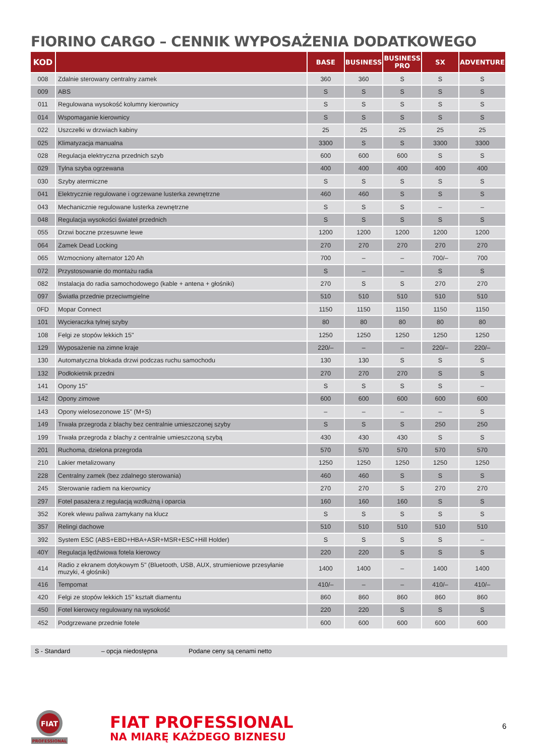FIORINO CARGO – CENNIK WYPOSAŻENIA DODATKOWEGO
| KOD | | BASE | BUSINESS | BUSINESS PRO | SX | ADVENTURE |
| --- | --- | --- | --- | --- | --- | --- |
| 008 | Zdalnie sterowany centralny zamek | 360 | 360 | S | S | S |
| 009 | ABS | S | S | S | S | S |
| 011 | Regulowana wysokość kolumny kierownicy | S | S | S | S | S |
| 014 | Wspomaganie kierownicy | S | S | S | S | S |
| 022 | Uszczelki w drzwiach kabiny | 25 | 25 | 25 | 25 | 25 |
| 025 | Klimatyzacja manualna | 3300 | S | S | 3300 | 3300 |
| 028 | Regulacja elektryczna przednich szyb | 600 | 600 | 600 | S | S |
| 029 | Tylna szyba ogrzewana | 400 | 400 | 400 | 400 | 400 |
| 030 | Szyby atermiczne | S | S | S | S | S |
| 041 | Elektrycznie regulowane i ogrzewane lusterka zewnętrzne | 460 | 460 | S | S | S |
| 043 | Mechanicznie regulowane lusterka zewnętrzne | S | S | S | – | – |
| 048 | Regulacja wysokości świateł przednich | S | S | S | S | S |
| 055 | Drzwi boczne przesuwne lewe | 1200 | 1200 | 1200 | 1200 | 1200 |
| 064 | Zamek Dead Locking | 270 | 270 | 270 | 270 | 270 |
| 065 | Wzmocniony alternator 120 Ah | 700 | – | – | 700/– | 700 |
| 072 | Przystosowanie do montażu radia | S | – | – | S | S |
| 082 | Instalacja do radia samochodowego (kable + antena + głośniki) | 270 | S | S | 270 | 270 |
| 097 | Światła przednie przeciwmgielne | 510 | 510 | 510 | 510 | 510 |
| 0FD | Mopar Connect | 1150 | 1150 | 1150 | 1150 | 1150 |
| 101 | Wycieraczka tylnej szyby | 80 | 80 | 80 | 80 | 80 |
| 108 | Felgi ze stopów lekkich 15" | 1250 | 1250 | 1250 | 1250 | 1250 |
| 129 | Wyposażenie na zimne kraje | 220/– | – | – | 220/– | 220/– |
| 130 | Automatyczna blokada drzwi podczas ruchu samochodu | 130 | 130 | S | S | S |
| 132 | Podłokietnik przedni | 270 | 270 | 270 | S | S |
| 141 | Opony 15" | S | S | S | S | – |
| 142 | Opony zimowe | 600 | 600 | 600 | 600 | 600 |
| 143 | Opony wielosezonowe 15" (M+S) | – | – | – | – | S |
| 149 | Trwała przegroda z blachy bez centralnie umieszczonej szyby | S | S | S | 250 | 250 |
| 199 | Trwała przegroda z blachy z centralnie umieszczoną szybą | 430 | 430 | 430 | S | S |
| 201 | Ruchoma, dzielona przegroda | 570 | 570 | 570 | 570 | 570 |
| 210 | Lakier metalizowany | 1250 | 1250 | 1250 | 1250 | 1250 |
| 228 | Centralny zamek (bez zdalnego sterowania) | 460 | 460 | S | S | S |
| 245 | Sterowanie radiem na kierownicy | 270 | 270 | S | 270 | 270 |
| 297 | Fotel pasażera z regulacją wzdłużną i oparcia | 160 | 160 | 160 | S | S |
| 352 | Korek wlewu paliwa zamykany na klucz | S | S | S | S | S |
| 357 | Relingi dachowe | 510 | 510 | 510 | 510 | 510 |
| 392 | System ESC (ABS+EBD+HBA+ASR+MSR+ESC+Hill Holder) | S | S | S | S | – |
| 40Y | Regulacja lędźwiowa fotela kierowcy | 220 | 220 | S | S | S |
| 414 | Radio z ekranem dotykowym 5" (Bluetooth, USB, AUX, strumieniowe przesyłanie muzyki, 4 głośniki) | 1400 | 1400 | – | 1400 | 1400 |
| 416 | Tempomat | 410/– | – | – | 410/– | 410/– |
| 420 | Felgi ze stopów lekkich 15" kształt diamentu | 860 | 860 | 860 | 860 | 860 |
| 450 | Fotel kierowcy regulowany na wysokość | 220 | 220 | S | S | S |
| 452 | Podgrzewane przednie fotele | 600 | 600 | 600 | 600 | 600 |
S - Standard – opcja niedostępna Podane ceny są cenami netto
FIAT
PROFESSIONAL
FIAT PROFESSIONAL
NA MIARĘ KAŻDEGO BIZNESU
6